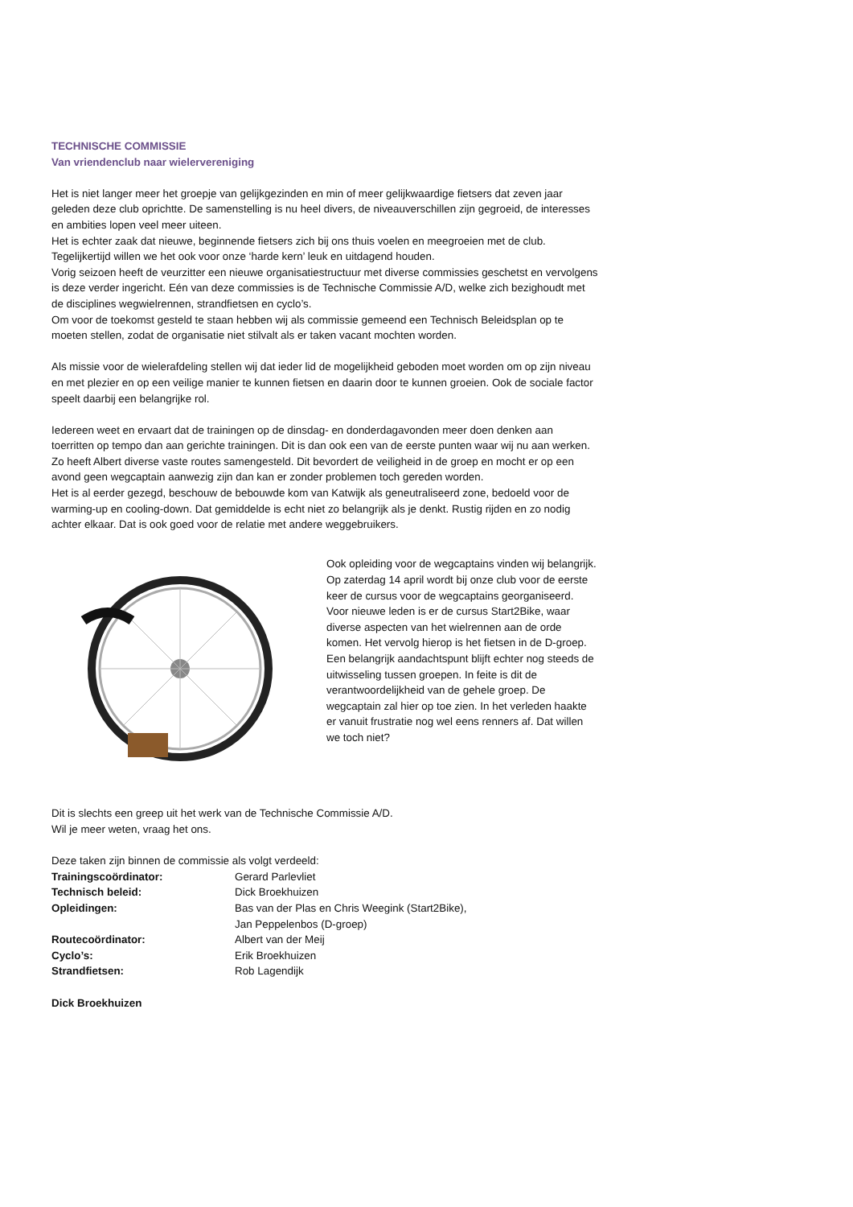TECHNISCHE COMMISSIE
Van vriendenclub naar wielervereniging
Het is niet langer meer het groepje van gelijkgezinden en min of meer gelijkwaardige fietsers dat zeven jaar geleden deze club oprichtte. De samenstelling is nu heel divers, de niveauverschillen zijn gegroeid, de interesses en ambities lopen veel meer uiteen.
Het is echter zaak dat nieuwe, beginnende fietsers zich bij ons thuis voelen en meegroeien met de club. Tegelijkertijd willen we het ook voor onze ‘harde kern’ leuk en uitdagend houden.
Vorig seizoen heeft de veurzitter een nieuwe organisatiestructuur met diverse commissies geschetst en vervolgens is deze verder ingericht. Eén van deze commissies is de Technische Commissie A/D, welke zich bezighoudt met de disciplines wegwielrennen, strandfietsen en cyclo’s.
Om voor de toekomst gesteld te staan hebben wij als commissie gemeend een Technisch Beleidsplan op te moeten stellen, zodat de organisatie niet stilvalt als er taken vacant mochten worden.
Als missie voor de wielerafdeling stellen wij dat ieder lid de mogelijkheid geboden moet worden om op zijn niveau en met plezier en op een veilige manier te kunnen fietsen en daarin door te kunnen groeien. Ook de sociale factor speelt daarbij een belangrijke rol.
Iedereen weet en ervaart dat de trainingen op de dinsdag- en donderdagavonden meer doen denken aan toerritten op tempo dan aan gerichte trainingen. Dit is dan ook een van de eerste punten waar wij nu aan werken. Zo heeft Albert diverse vaste routes samengesteld. Dit bevordert de veiligheid in de groep en mocht er op een avond geen wegcaptain aanwezig zijn dan kan er zonder problemen toch gereden worden.
Het is al eerder gezegd, beschouw de bebouwde kom van Katwijk als geneutraliseerd zone, bedoeld voor de warming-up en cooling-down. Dat gemiddelde is echt niet zo belangrijk als je denkt. Rustig rijden en zo nodig achter elkaar. Dat is ook goed voor de relatie met andere weggebruikers.
Ook opleiding voor de wegcaptains vinden wij belangrijk. Op zaterdag 14 april wordt bij onze club voor de eerste keer de cursus voor de wegcaptains georganiseerd.
Voor nieuwe leden is er de cursus Start2Bike, waar diverse aspecten van het wielrennen aan de orde komen. Het vervolg hierop is het fietsen in de D-groep.
Een belangrijk aandachtspunt blijft echter nog steeds de uitwisseling tussen groepen. In feite is dit de verantwoordelijkheid van de gehele groep. De wegcaptain zal hier op toe zien. In het verleden haakte er vanuit frustratie nog wel eens renners af. Dat willen we toch niet?
Dit is slechts een greep uit het werk van de Technische Commissie A/D.
Wil je meer weten, vraag het ons.
Deze taken zijn binnen de commissie als volgt verdeeld:
| Trainingscoördinator: | Gerard Parlevliet |
| Technisch beleid: | Dick Broekhuizen |
| Opleidingen: | Bas van der Plas en Chris Weegink (Start2Bike), Jan Peppelenbos (D-groep) |
| Routecoördinator: | Albert van der Meij |
| Cyclo’s: | Erik Broekhuizen |
| Strandfietsen: | Rob Lagendijk |
Dick Broekhuizen